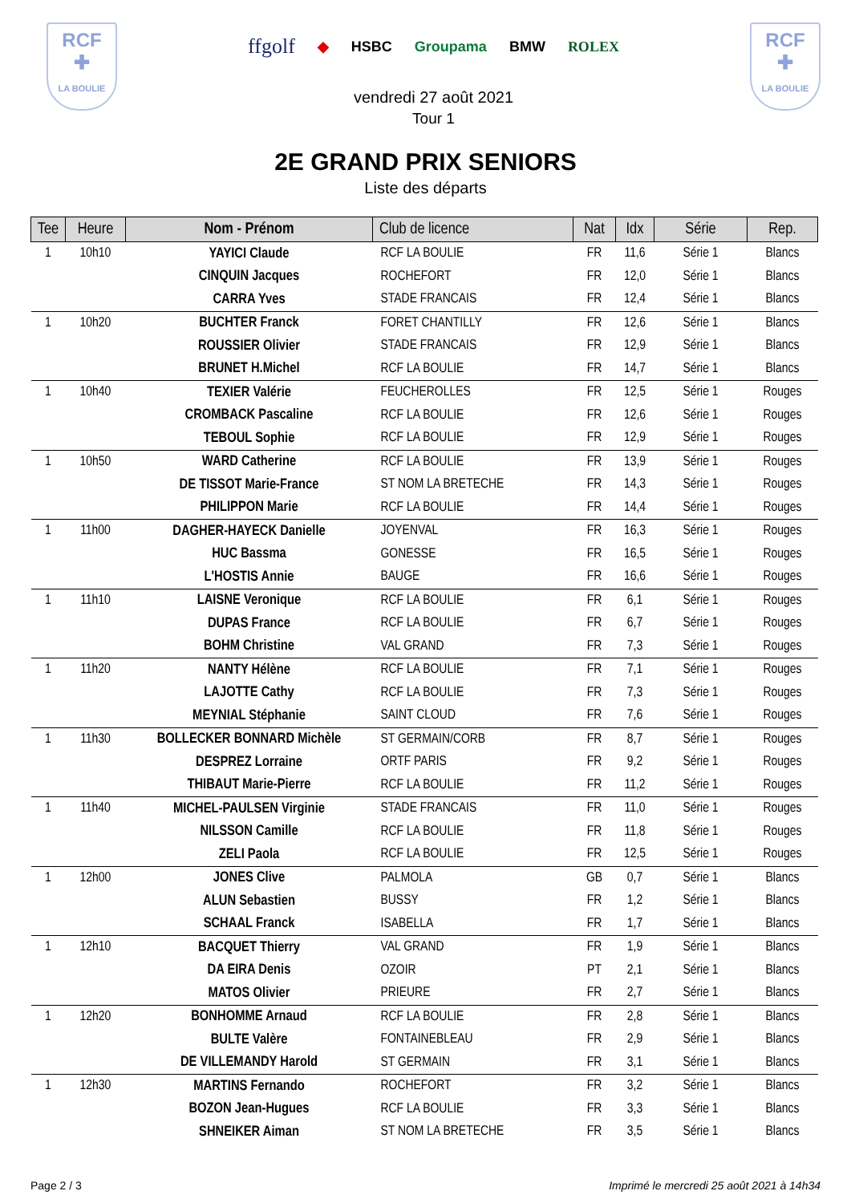RCF
✚
LA BOULIE
ffgolf ◆ HSBC Groupama BMW ROLEX
vendredi 27 août 2021
Tour 1
RCF
✚
LA BOULIE
2E GRAND PRIX SENIORS
Liste des départs
| Tee | Heure | Nom - Prénom | Club de licence | Nat | Idx | Série | Rep. |
| --- | --- | --- | --- | --- | --- | --- | --- |
| 1 | 10h10 | YAYICI Claude | RCF LA BOULIE | FR | 11,6 | Série 1 | Blancs |
| | | CINQUIN Jacques | ROCHEFORT | FR | 12,0 | Série 1 | Blancs |
| | | CARRA Yves | STADE FRANCAIS | FR | 12,4 | Série 1 | Blancs |
| 1 | 10h20 | BUCHTER Franck | FORET CHANTILLY | FR | 12,6 | Série 1 | Blancs |
| | | ROUSSIER Olivier | STADE FRANCAIS | FR | 12,9 | Série 1 | Blancs |
| | | BRUNET H.Michel | RCF LA BOULIE | FR | 14,7 | Série 1 | Blancs |
| 1 | 10h40 | TEXIER Valérie | FEUCHEROLLES | FR | 12,5 | Série 1 | Rouges |
| | | CROMBACK Pascaline | RCF LA BOULIE | FR | 12,6 | Série 1 | Rouges |
| | | TEBOUL Sophie | RCF LA BOULIE | FR | 12,9 | Série 1 | Rouges |
| 1 | 10h50 | WARD Catherine | RCF LA BOULIE | FR | 13,9 | Série 1 | Rouges |
| | | DE TISSOT Marie-France | ST NOM LA BRETECHE | FR | 14,3 | Série 1 | Rouges |
| | | PHILIPPON Marie | RCF LA BOULIE | FR | 14,4 | Série 1 | Rouges |
| 1 | 11h00 | DAGHER-HAYECK Danielle | JOYENVAL | FR | 16,3 | Série 1 | Rouges |
| | | HUC Bassma | GONESSE | FR | 16,5 | Série 1 | Rouges |
| | | L'HOSTIS Annie | BAUGE | FR | 16,6 | Série 1 | Rouges |
| 1 | 11h10 | LAISNE Veronique | RCF LA BOULIE | FR | 6,1 | Série 1 | Rouges |
| | | DUPAS France | RCF LA BOULIE | FR | 6,7 | Série 1 | Rouges |
| | | BOHM Christine | VAL GRAND | FR | 7,3 | Série 1 | Rouges |
| 1 | 11h20 | NANTY Hélène | RCF LA BOULIE | FR | 7,1 | Série 1 | Rouges |
| | | LAJOTTE Cathy | RCF LA BOULIE | FR | 7,3 | Série 1 | Rouges |
| | | MEYNIAL Stéphanie | SAINT CLOUD | FR | 7,6 | Série 1 | Rouges |
| 1 | 11h30 | BOLLECKER BONNARD Michèle | ST GERMAIN/CORB | FR | 8,7 | Série 1 | Rouges |
| | | DESPREZ Lorraine | ORTF PARIS | FR | 9,2 | Série 1 | Rouges |
| | | THIBAUT Marie-Pierre | RCF LA BOULIE | FR | 11,2 | Série 1 | Rouges |
| 1 | 11h40 | MICHEL-PAULSEN Virginie | STADE FRANCAIS | FR | 11,0 | Série 1 | Rouges |
| | | NILSSON Camille | RCF LA BOULIE | FR | 11,8 | Série 1 | Rouges |
| | | ZELI Paola | RCF LA BOULIE | FR | 12,5 | Série 1 | Rouges |
| 1 | 12h00 | JONES Clive | PALMOLA | GB | 0,7 | Série 1 | Blancs |
| | | ALUN Sebastien | BUSSY | FR | 1,2 | Série 1 | Blancs |
| | | SCHAAL Franck | ISABELLA | FR | 1,7 | Série 1 | Blancs |
| 1 | 12h10 | BACQUET Thierry | VAL GRAND | FR | 1,9 | Série 1 | Blancs |
| | | DA EIRA Denis | OZOIR | PT | 2,1 | Série 1 | Blancs |
| | | MATOS Olivier | PRIEURE | FR | 2,7 | Série 1 | Blancs |
| 1 | 12h20 | BONHOMME Arnaud | RCF LA BOULIE | FR | 2,8 | Série 1 | Blancs |
| | | BULTE Valère | FONTAINEBLEAU | FR | 2,9 | Série 1 | Blancs |
| | | DE VILLEMANDY Harold | ST GERMAIN | FR | 3,1 | Série 1 | Blancs |
| 1 | 12h30 | MARTINS Fernando | ROCHEFORT | FR | 3,2 | Série 1 | Blancs |
| | | BOZON Jean-Hugues | RCF LA BOULIE | FR | 3,3 | Série 1 | Blancs |
| | | SHNEIKER Aiman | ST NOM LA BRETECHE | FR | 3,5 | Série 1 | Blancs |
Page 2 / 3 Imprimé le mercredi 25 août 2021 à 14h34